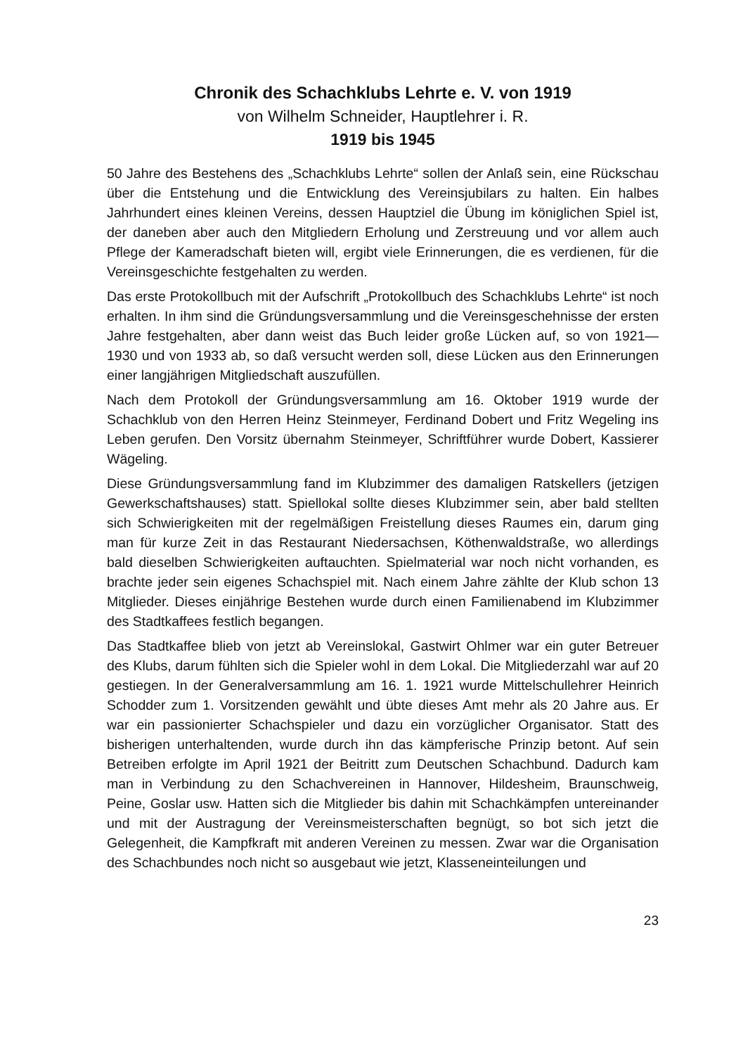Chronik des Schachklubs Lehrte e. V. von 1919
von Wilhelm Schneider, Hauptlehrer i. R.
1919 bis 1945
50 Jahre des Bestehens des „Schachklubs Lehrte“ sollen der Anlaß sein, eine Rückschau über die Entstehung und die Entwicklung des Vereinsjubilars zu halten. Ein halbes Jahrhundert eines kleinen Vereins, dessen Hauptziel die Übung im königlichen Spiel ist, der daneben aber auch den Mitgliedern Erholung und Zerstreuung und vor allem auch Pflege der Kameradschaft bieten will, ergibt viele Erinnerungen, die es verdienen, für die Vereinsgeschichte festgehalten zu werden.
Das erste Protokollbuch mit der Aufschrift „Protokollbuch des Schachklubs Lehrte“ ist noch erhalten. In ihm sind die Gründungsversammlung und die Vereinsgeschehnisse der ersten Jahre festgehalten, aber dann weist das Buch leider große Lücken auf, so von 1921—1930 und von 1933 ab, so daß versucht werden soll, diese Lücken aus den Erinnerungen einer langjährigen Mitgliedschaft auszufüllen.
Nach dem Protokoll der Gründungsversammlung am 16. Oktober 1919 wurde der Schachklub von den Herren Heinz Steinmeyer, Ferdinand Dobert und Fritz Wegeling ins Leben gerufen. Den Vorsitz übernahm Steinmeyer, Schriftführer wurde Dobert, Kassierer Wägeling.
Diese Gründungsversammlung fand im Klubzimmer des damaligen Ratskellers (jetzigen Gewerkschaftshauses) statt. Spiellokal sollte dieses Klubzimmer sein, aber bald stellten sich Schwierigkeiten mit der regelmäßigen Freistellung dieses Raumes ein, darum ging man für kurze Zeit in das Restaurant Niedersachsen, Köthenwaldstraße, wo allerdings bald dieselben Schwierigkeiten auftauchten. Spielmaterial war noch nicht vorhanden, es brachte jeder sein eigenes Schachspiel mit. Nach einem Jahre zählte der Klub schon 13 Mitglieder. Dieses einjährige Bestehen wurde durch einen Familienabend im Klubzimmer des Stadtkaffees festlich begangen.
Das Stadtkaffee blieb von jetzt ab Vereinslokal, Gastwirt Ohlmer war ein guter Betreuer des Klubs, darum fühlten sich die Spieler wohl in dem Lokal. Die Mitgliederzahl war auf 20 gestiegen. In der Generalversammlung am 16. 1. 1921 wurde Mittelschullehrer Heinrich Schodder zum 1. Vorsitzenden gewählt und übte dieses Amt mehr als 20 Jahre aus. Er war ein passionierter Schachspieler und dazu ein vorzüglicher Organisator. Statt des bisherigen unterhaltenden, wurde durch ihn das kämpferische Prinzip betont. Auf sein Betreiben erfolgte im April 1921 der Beitritt zum Deutschen Schachbund. Dadurch kam man in Verbindung zu den Schachvereinen in Hannover, Hildesheim, Braunschweig, Peine, Goslar usw. Hatten sich die Mitglieder bis dahin mit Schachkämpfen untereinander und mit der Austragung der Vereinsmeisterschaften begnügt, so bot sich jetzt die Gelegenheit, die Kampfkraft mit anderen Vereinen zu messen. Zwar war die Organisation des Schachbundes noch nicht so ausgebaut wie jetzt, Klasseneinteilungen und
23